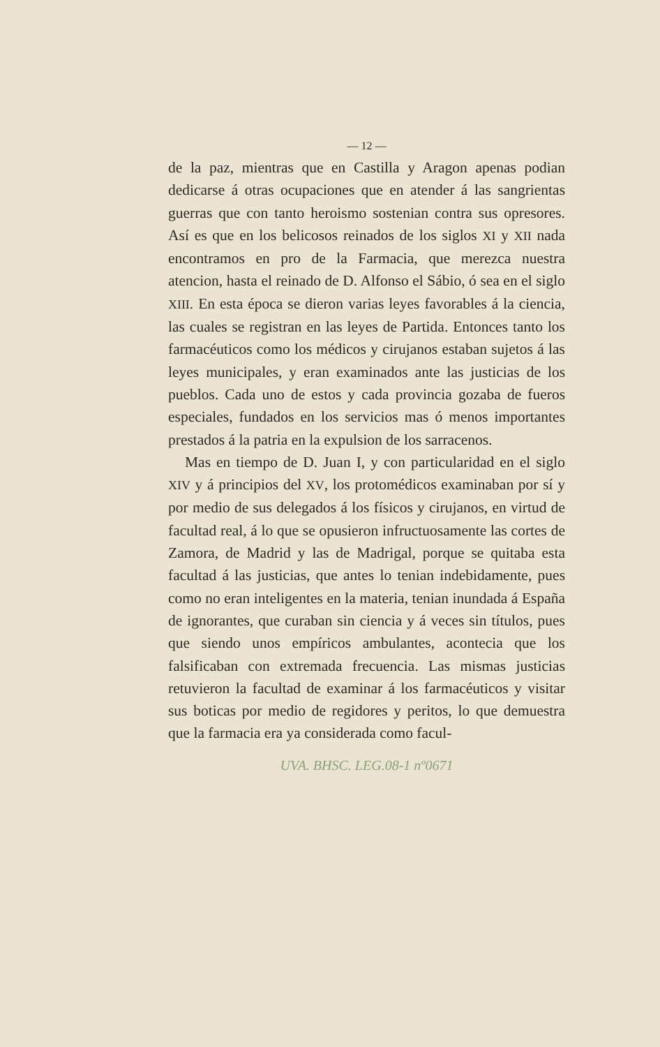— 12 —
de la paz, mientras que en Castilla y Aragon apenas podian dedicarse á otras ocupaciones que en atender á las sangrientas guerras que con tanto heroismo sostenian contra sus opresores. Así es que en los belicosos reinados de los siglos XI y XII nada encontramos en pro de la Farmacia, que merezca nuestra atencion, hasta el reinado de D. Alfonso el Sábio, ó sea en el siglo XIII. En esta época se dieron varias leyes favorables á la ciencia, las cuales se registran en las leyes de Partida. Entonces tanto los farmacéuticos como los médicos y cirujanos estaban sujetos á las leyes municipales, y eran examinados ante las justicias de los pueblos. Cada uno de estos y cada provincia gozaba de fueros especiales, fundados en los servicios mas ó menos importantes prestados á la patria en la expulsion de los sarracenos.
Mas en tiempo de D. Juan I, y con particularidad en el siglo XIV y á principios del XV, los protomédicos examinaban por sí y por medio de sus delegados á los físicos y cirujanos, en virtud de facultad real, á lo que se opusieron infructuosamente las cortes de Zamora, de Madrid y las de Madrigal, porque se quitaba esta facultad á las justicias, que antes lo tenian indebidamente, pues como no eran inteligentes en la materia, tenian inundada á España de ignorantes, que curaban sin ciencia y á veces sin títulos, pues que siendo unos empíricos ambulantes, acontecia que los falsificaban con extremada frecuencia. Las mismas justicias retuvieron la facultad de examinar á los farmacéuticos y visitar sus boticas por medio de regidores y peritos, lo que demuestra que la farmacia era ya considerada como facul-
UVA. BHSC. LEG.08-1 nº0671